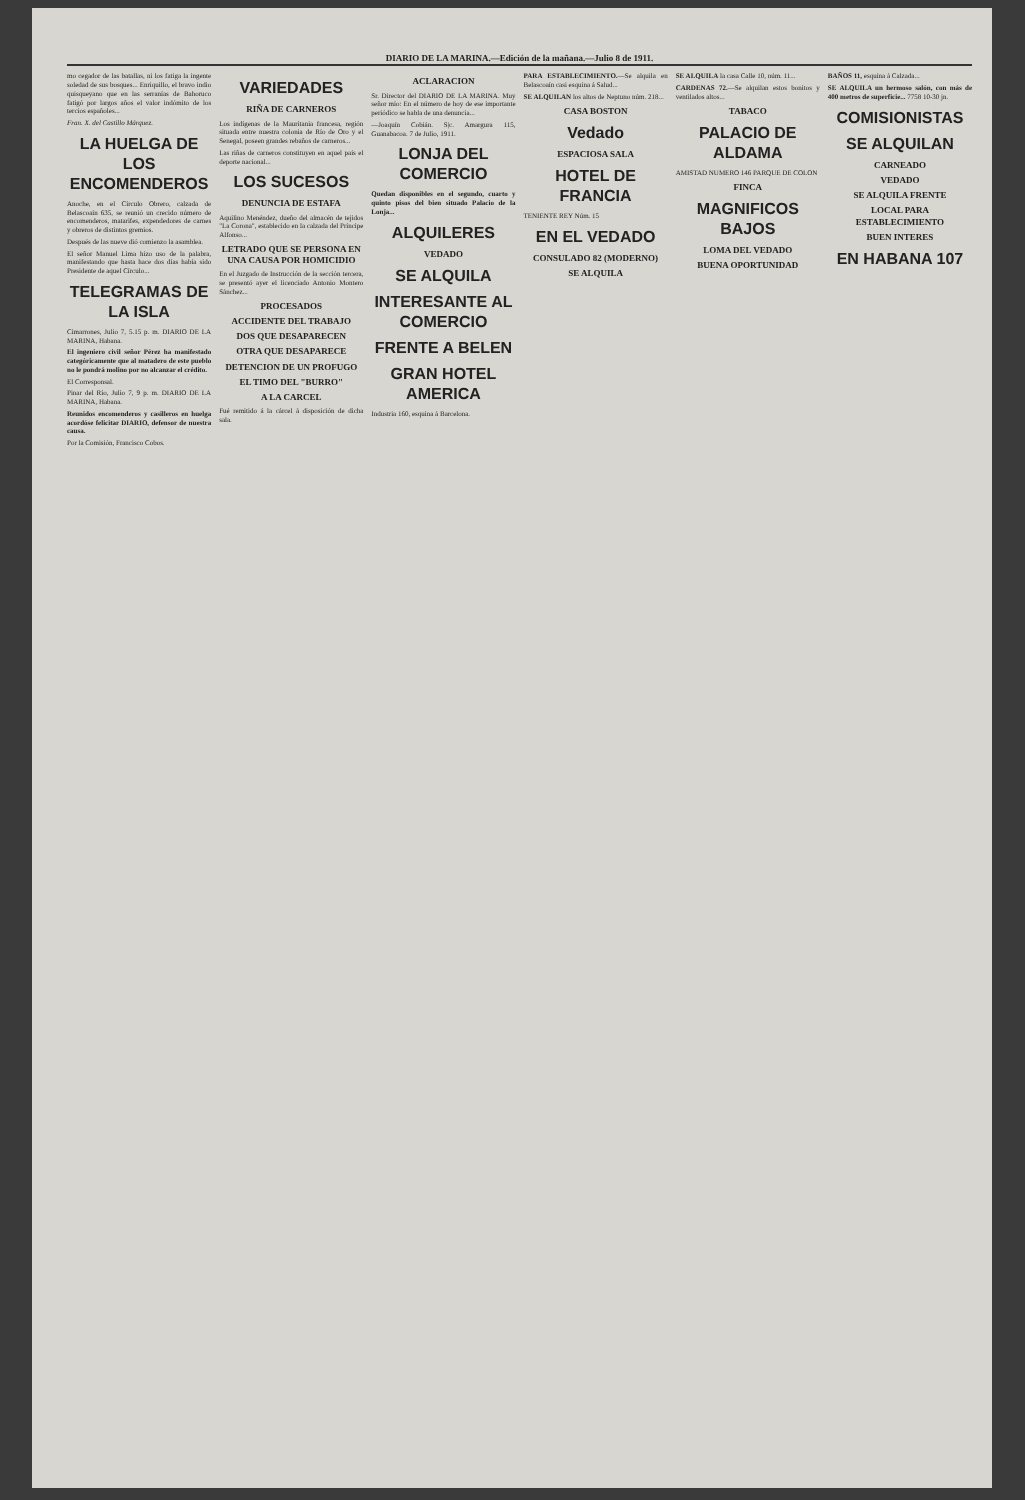DIARIO DE LA MARINA.—Edición de la mañana.—Julio 8 de 1911.
mo cegador de las batallas, ni los fatiga la ingente soledad de sus bosques... Enriquillo, el bravo indio quisqueyano que en las serranías de Bahoruco fatigó por largos años el valor indómito de los tercios españoles...
Fran. X. del Castillo Márquez.
LA HUELGA DE LOS ENCOMENDEROS
Anoche, en el Círculo Obrero, calzada de Belascoaín 635, se reunió un crecido número de encomenderos, matarifes, expendedores de carnes y obreros de distintos gremios.
Después de las nueve dió comienzo la asamblea.
El señor Manuel Lima hizo uso de la palabra, manifestando que hasta hace dos días había sido Presidente de aquel Círculo...
TELEGRAMAS DE LA ISLA
Cimarrones, Julio 7, 5.15 p. m. DIARIO DE LA MARINA, Habana.
El ingeniero civil señor Pérez ha manifestado categóricamente que al matadero de este pueblo no le pondrá molino por no alcanzar el crédito.
El Corresponsal.
Pinar del Río, Julio 7, 9 p. m. DIARIO DE LA MARINA, Habana.
Reunidos encomenderos y casilleros en huelga acordóse felicitar DIARIO, defensor de nuestra causa.
Por la Comisión, Francisco Cobos.
VARIEDADES
RIÑA DE CARNEROS
Los indígenas de la Mauritania francesa, región situada entre nuestra colonia de Río de Oro y el Senegal, poseen grandes rebaños de carneros...
Las riñas de carneros constituyen en aquel país el deporte nacional...
LOS SUCESOS
DENUNCIA DE ESTAFA
Aquilino Menéndez, dueño del almacén de tejidos "La Corona", establecido en la calzada del Príncipe Alfonso...
LETRADO QUE SE PERSONA EN UNA CAUSA POR HOMICIDIO
En el Juzgado de Instrucción de la sección tercera, se presentó ayer el licenciado Antonio Montero Sánchez...
PROCESADOS
ACCIDENTE DEL TRABAJO
DOS QUE DESAPARECEN
OTRA QUE DESAPARECE
DETENCION DE UN PROFUGO
EL TIMO DEL "BURRO"
A LA CARCEL
Fué remitido á la cárcel á disposición de dicha sala.
ACLARACION
Sr. Director del DIARIO DE LA MARINA. Muy señor mío: En el número de hoy de ese importante periódico se habla de una denuncia...
—Joaquín Cobián. S|c. Amargura 115, Guanabacoa. 7 de Julio, 1911.
LONJA DEL COMERCIO
Quedan disponibles en el segundo, cuarto y quinto pisos del bien situado Palacio de la Lonja...
ALQUILERES
VEDADO
SE ALQUILA
INTERESANTE AL COMERCIO
FRENTE A BELEN
GRAN HOTEL AMERICA
Industria 160, esquina á Barcelona.
PARA ESTABLECIMIENTO.—Se alquila en Belascoaín casi esquina á Salud...
SE ALQUILAN los altos de Neptuno núm. 218...
CASA BOSTON
Vedado
ESPACIOSA SALA
HOTEL DE FRANCIA
TENIENTE REY Núm. 15
EN EL VEDADO
CONSULADO 82 (MODERNO)
SE ALQUILA
SE ALQUILA la casa Calle 10, núm. 11...
CARDENAS 72.—Se alquilan estos bonitos y ventilados altos...
TABACO
PALACIO DE ALDAMA
AMISTAD NUMERO 146 PARQUE DE COLON
FINCA
MAGNIFICOS BAJOS
LOMA DEL VEDADO
BUENA OPORTUNIDAD
BAÑOS 11, esquina á Calzada...
SE ALQUILA un hermoso salón, con más de 400 metros de superficie... 7758 10-30 jn.
COMISIONISTAS
SE ALQUILAN
CARNEADO
VEDADO
SE ALQUILA FRENTE
LOCAL PARA ESTABLECIMIENTO
BUEN INTERES
EN HABANA 107